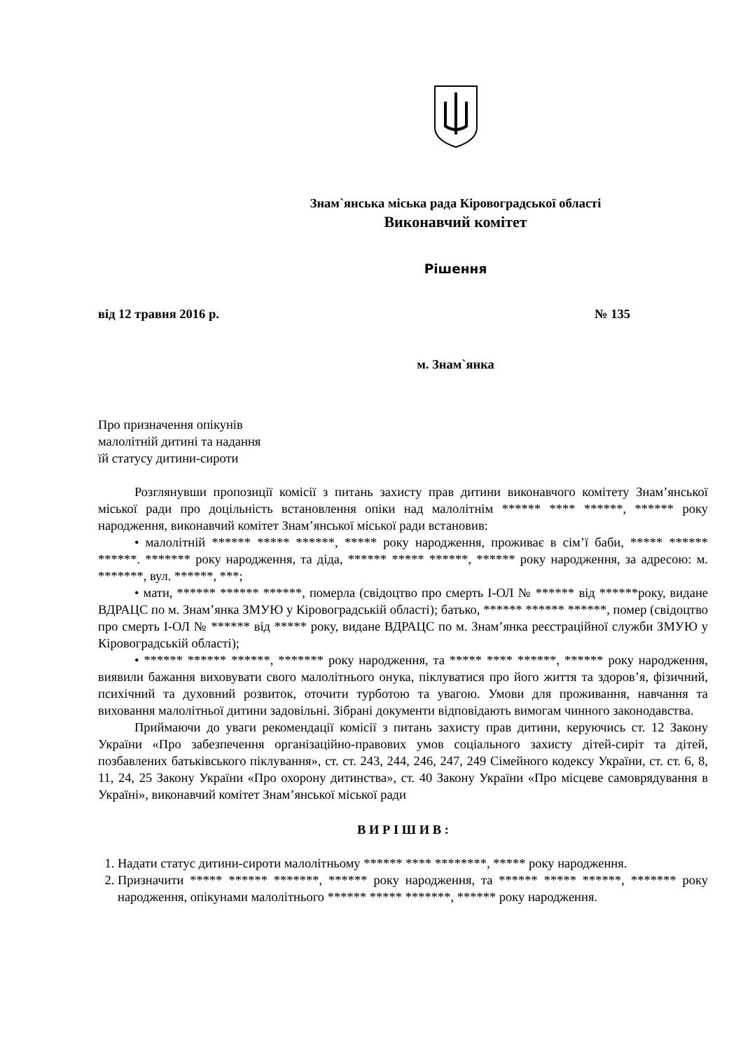Знам`янська міська рада Кіровоградської області
Виконавчий комітет
Рішення
від 12 травня 2016 р. № 135
м. Знам`янка
Про призначення опікунів
малолітній дитині та надання
їй статусу дитини-сироти
Розглянувши пропозиції комісії з питань захисту прав дитини виконавчого комітету Знам’янської міської ради про доцільність встановлення опіки над малолітнім ****** **** ******, ****** року народження, виконавчий комітет Знам’янської міської ради встановив:
• малолітній ****** ***** ******, ***** року народження, проживає в сім’ї баби, ***** ****** ******. ******* року народження, та діда, ****** ***** ******, ****** року народження, за адресою: м. *******, вул. ******, ***;
• мати, ****** ****** ******, померла (свідоцтво про смерть І-ОЛ № ****** від ******року, видане ВДРАЦС по м. Знам’янка ЗМУЮ у Кіровоградській області); батько, ****** ****** ******, помер (свідоцтво про смерть І-ОЛ № ****** від ***** року, видане ВДРАЦС по м. Знам’янка реєстраційної служби ЗМУЮ у Кіровоградській області);
• ****** ****** ******, ******* року народження, та ***** **** ******, ****** року народження, виявили бажання виховувати свого малолітнього онука, піклуватися про його життя та здоров’я, фізичний, психічний та духовний розвиток, оточити турботою та увагою. Умови для проживання, навчання та виховання малолітньої дитини задовільні. Зібрані документи відповідають вимогам чинного законодавства.
Приймаючи до уваги рекомендації комісії з питань захисту прав дитини, керуючись ст. 12 Закону України «Про забезпечення організаційно-правових умов соціального захисту дітей-сиріт та дітей, позбавлених батьківського піклування», ст. ст. 243, 244, 246, 247, 249 Сімейного кодексу України, ст. ст. 6, 8, 11, 24, 25 Закону України «Про охорону дитинства», ст. 40 Закону України «Про місцеве самоврядування в Україні», виконавчий комітет Знам’янської міської ради
В И Р І Ш И В :
1. Надати статус дитини-сироти малолітньому ****** **** ********, ***** року народження.
2. Призначити ***** ****** *******, ****** року народження, та ****** ***** ******, ******* року народження, опікунами малолітнього ****** ***** *******, ****** року народження.